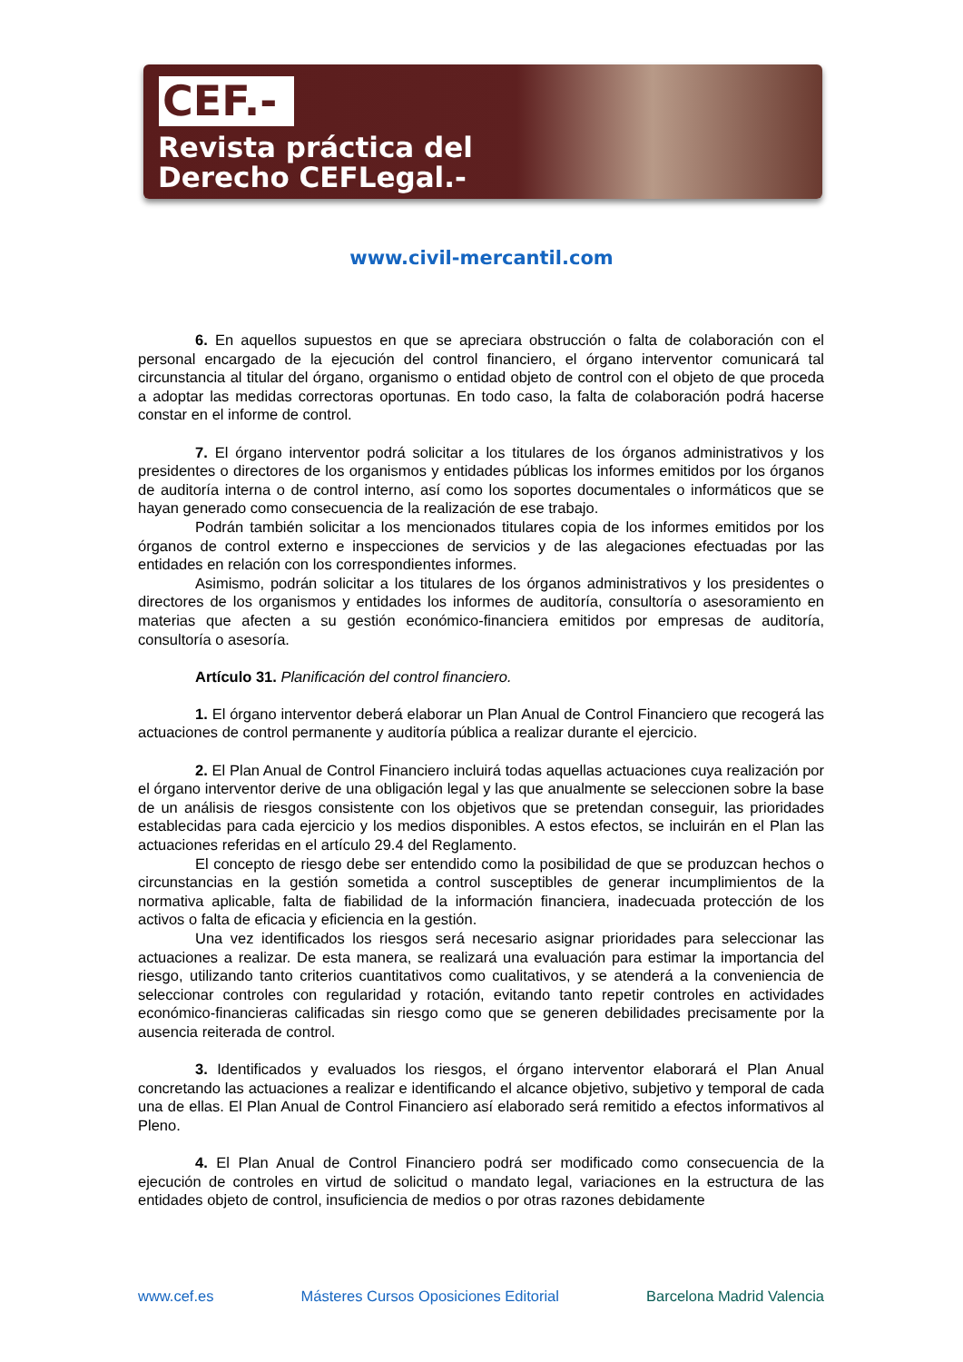CEF.-
Revista práctica del
Derecho CEFLegal.-
www.civil-mercantil.com
6. En aquellos supuestos en que se apreciara obstrucción o falta de colaboración con el personal encargado de la ejecución del control financiero, el órgano interventor comunicará tal circunstancia al titular del órgano, organismo o entidad objeto de control con el objeto de que proceda a adoptar las medidas correctoras oportunas. En todo caso, la falta de colaboración podrá hacerse constar en el informe de control.
7. El órgano interventor podrá solicitar a los titulares de los órganos administrativos y los presidentes o directores de los organismos y entidades públicas los informes emitidos por los órganos de auditoría interna o de control interno, así como los soportes documentales o informáticos que se hayan generado como consecuencia de la realización de ese trabajo.
Podrán también solicitar a los mencionados titulares copia de los informes emitidos por los órganos de control externo e inspecciones de servicios y de las alegaciones efectuadas por las entidades en relación con los correspondientes informes.
Asimismo, podrán solicitar a los titulares de los órganos administrativos y los presidentes o directores de los organismos y entidades los informes de auditoría, consultoría o asesoramiento en materias que afecten a su gestión económico-financiera emitidos por empresas de auditoría, consultoría o asesoría.
Artículo 31. Planificación del control financiero.
1. El órgano interventor deberá elaborar un Plan Anual de Control Financiero que recogerá las actuaciones de control permanente y auditoría pública a realizar durante el ejercicio.
2. El Plan Anual de Control Financiero incluirá todas aquellas actuaciones cuya realización por el órgano interventor derive de una obligación legal y las que anualmente se seleccionen sobre la base de un análisis de riesgos consistente con los objetivos que se pretendan conseguir, las prioridades establecidas para cada ejercicio y los medios disponibles. A estos efectos, se incluirán en el Plan las actuaciones referidas en el artículo 29.4 del Reglamento.
El concepto de riesgo debe ser entendido como la posibilidad de que se produzcan hechos o circunstancias en la gestión sometida a control susceptibles de generar incumplimientos de la normativa aplicable, falta de fiabilidad de la información financiera, inadecuada protección de los activos o falta de eficacia y eficiencia en la gestión.
Una vez identificados los riesgos será necesario asignar prioridades para seleccionar las actuaciones a realizar. De esta manera, se realizará una evaluación para estimar la importancia del riesgo, utilizando tanto criterios cuantitativos como cualitativos, y se atenderá a la conveniencia de seleccionar controles con regularidad y rotación, evitando tanto repetir controles en actividades económico-financieras calificadas sin riesgo como que se generen debilidades precisamente por la ausencia reiterada de control.
3. Identificados y evaluados los riesgos, el órgano interventor elaborará el Plan Anual concretando las actuaciones a realizar e identificando el alcance objetivo, subjetivo y temporal de cada una de ellas. El Plan Anual de Control Financiero así elaborado será remitido a efectos informativos al Pleno.
4. El Plan Anual de Control Financiero podrá ser modificado como consecuencia de la ejecución de controles en virtud de solicitud o mandato legal, variaciones en la estructura de las entidades objeto de control, insuficiencia de medios o por otras razones debidamente
www.cef.es Másteres Cursos Oposiciones Editorial Barcelona Madrid Valencia